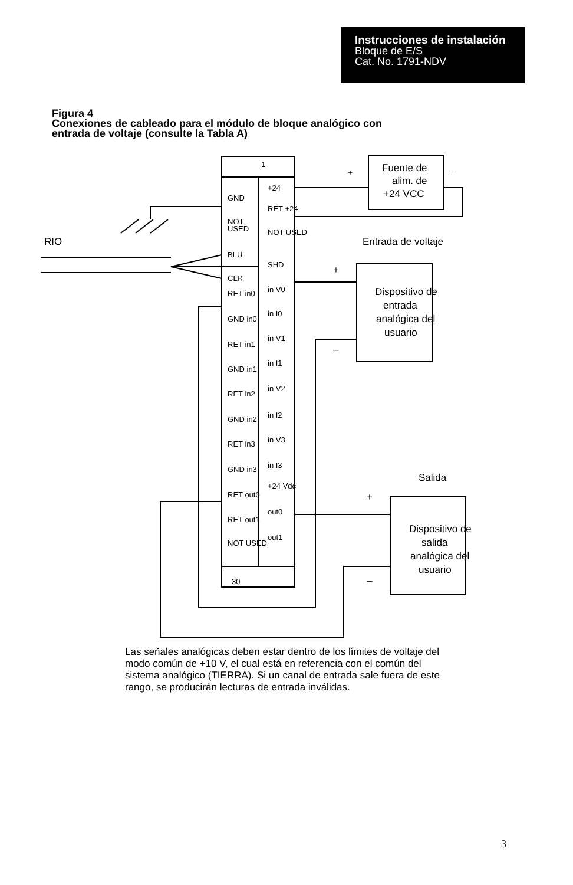Instrucciones de instalación
Bloque de E/S
Cat. No. 1791-NDV
Figura 4
Conexiones de cableado para el módulo de bloque analógico con
entrada de voltaje (consulte la Tabla A)
1
30
+
–
Fuente de
alim. de
+24 VCC
RIO
Entrada de voltaje
+
–
Dispositivo de
entrada
analógica del
usuario
Salida
+
–
Dispositivo de
salida
analógica del
usuario
GND
NOT
USED
BLU
CLR
RET in0
GND in0
RET in1
GND in1
RET in2
GND in2
RET in3
GND in3
RET out0
RET out1
NOT USED
+24
RET +24
NOT USED
SHD
in V0
in I0
in V1
in I1
in V2
in I2
in V3
in I3
+24 Vdc
out0
out1
Las señales analógicas deben estar dentro de los límites de voltaje del modo común de +10 V, el cual está en referencia con el común del sistema analógico (TIERRA). Si un canal de entrada sale fuera de este rango, se producirán lecturas de entrada inválidas.
3